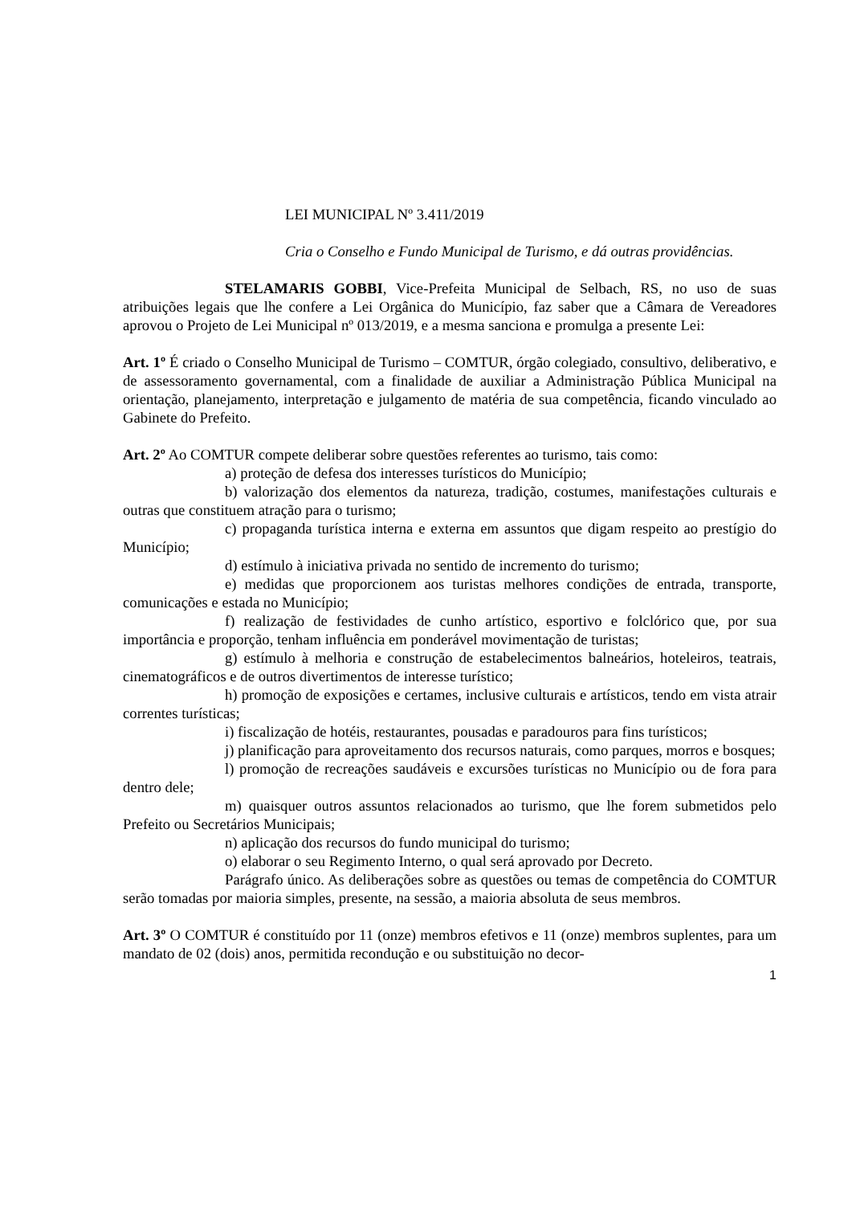LEI MUNICIPAL Nº 3.411/2019
Cria o Conselho e Fundo Municipal de Turismo, e dá outras providências.
STELAMARIS GOBBI, Vice-Prefeita Municipal de Selbach, RS, no uso de suas atribuições legais que lhe confere a Lei Orgânica do Município, faz saber que a Câmara de Vereadores aprovou o Projeto de Lei Municipal nº 013/2019, e a mesma sanciona e promulga a presente Lei:
Art. 1º É criado o Conselho Municipal de Turismo – COMTUR, órgão colegiado, consultivo, deliberativo, e de assessoramento governamental, com a finalidade de auxiliar a Administração Pública Municipal na orientação, planejamento, interpretação e julgamento de matéria de sua competência, ficando vinculado ao Gabinete do Prefeito.
Art. 2º Ao COMTUR compete deliberar sobre questões referentes ao turismo, tais como:
a) proteção de defesa dos interesses turísticos do Município;
b) valorização dos elementos da natureza, tradição, costumes, manifestações culturais e outras que constituem atração para o turismo;
c) propaganda turística interna e externa em assuntos que digam respeito ao prestígio do Município;
d) estímulo à iniciativa privada no sentido de incremento do turismo;
e) medidas que proporcionem aos turistas melhores condições de entrada, transporte, comunicações e estada no Município;
f) realização de festividades de cunho artístico, esportivo e folclórico que, por sua importância e proporção, tenham influência em ponderável movimentação de turistas;
g) estímulo à melhoria e construção de estabelecimentos balneários, hoteleiros, teatrais, cinematográficos e de outros divertimentos de interesse turístico;
h) promoção de exposições e certames, inclusive culturais e artísticos, tendo em vista atrair correntes turísticas;
i) fiscalização de hotéis, restaurantes, pousadas e paradouros para fins turísticos;
j) planificação para aproveitamento dos recursos naturais, como parques, morros e bosques;
l) promoção de recreações saudáveis e excursões turísticas no Município ou de fora para dentro dele;
m) quaisquer outros assuntos relacionados ao turismo, que lhe forem submetidos pelo Prefeito ou Secretários Municipais;
n) aplicação dos recursos do fundo municipal do turismo;
o) elaborar o seu Regimento Interno, o qual será aprovado por Decreto.
Parágrafo único. As deliberações sobre as questões ou temas de competência do COMTUR serão tomadas por maioria simples, presente, na sessão, a maioria absoluta de seus membros.
Art. 3º O COMTUR é constituído por 11 (onze) membros efetivos e 11 (onze) membros suplentes, para um mandato de 02 (dois) anos, permitida recondução e ou substituição no decor-
1